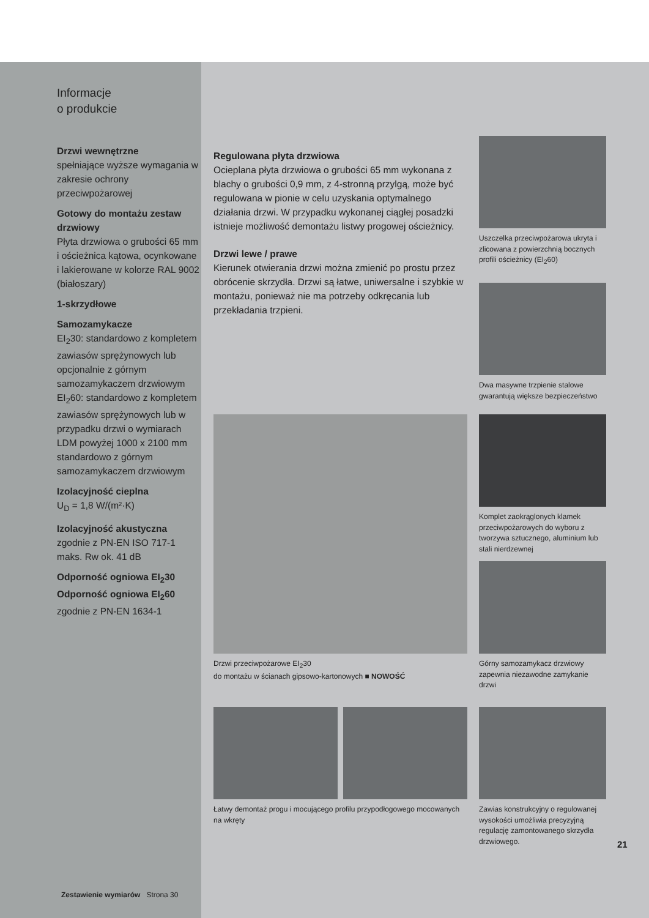Informacje
o produkcie
Drzwi wewnętrzne
spełniające wyższe wymagania w zakresie ochrony przeciwpożarowej
Gotowy do montażu zestaw drzwiowy
Płyta drzwiowa o grubości 65 mm i ościeżnica kątowa, ocynkowane i lakierowane w kolorze RAL 9002 (białoszary)
1-skrzydłowe
Samozamykacze
EI<sub>2</sub>30: standardowo z kompletem zawiasów sprężynowych lub opcjonalnie z górnym samozamykaczem drzwiowym
EI<sub>2</sub>60: standardowo z kompletem zawiasów sprężynowych lub w przypadku drzwi o wymiarach LDM powyżej 1000 x 2100 mm standardowo z górnym samozamykaczem drzwiowym
Izolacyjność cieplna
U<sub>D</sub> = 1,8 W/(m²·K)
Izolacyjność akustyczna
zgodnie z PN-EN ISO 717-1 maks. Rw ok. 41 dB
Odporność ogniowa EI<sub>2</sub>30
Odporność ogniowa EI<sub>2</sub>60
zgodnie z PN-EN 1634-1
Zestawienie wymiarów Strona 30
Regulowana płyta drzwiowa
Ocieplana płyta drzwiowa o grubości 65 mm wykonana z blachy o grubości 0,9 mm, z 4-stronną przylgą, może być regulowana w pionie w celu uzyskania optymalnego działania drzwi. W przypadku wykonanej ciągłej posadzki istnieje możliwość demontażu listwy progowej ościeżnicy.
Drzwi lewe / prawe
Kierunek otwierania drzwi można zmienić po prostu przez obrócenie skrzydła. Drzwi są łatwe, uniwersalne i szybkie w montażu, ponieważ nie ma potrzeby odkręcania lub przekładania trzpieni.
Uszczelka przeciwpożarowa ukryta i zlicowana z powierzchnią bocznych profili ościeżnicy (EI<sub>2</sub>60)
Dwa masywne trzpienie stalowe gwarantują większe bezpieczeństwo
Komplet zaokrąglonych klamek przeciwpożarowych do wyboru z tworzywa sztucznego, aluminium lub stali nierdzewnej
Górny samozamykacz drzwiowy zapewnia niezawodne zamykanie drzwi
Drzwi przeciwpożarowe EI<sub>2</sub>30
do montażu w ścianach gipsowo-kartonowych ■ NOWOŚĆ
Łatwy demontaż progu i mocującego profilu przypodłogowego mocowanych na wkręty
Zawias konstrukcyjny o regulowanej wysokości umożliwia precyzyjną regulację zamontowanego skrzydła drzwiowego.
21